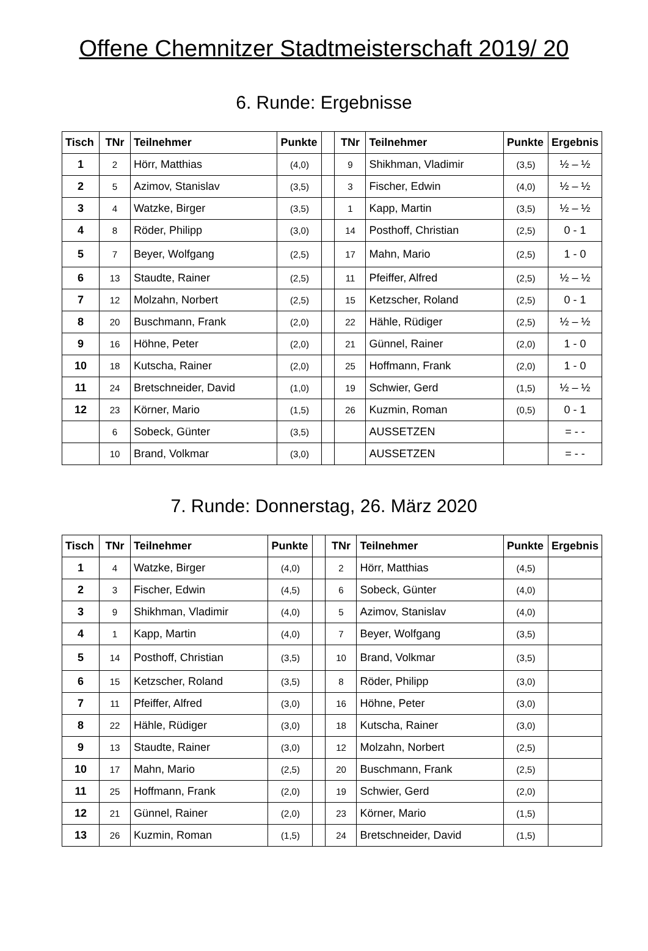Offene Chemnitzer Stadtmeisterschaft 2019/ 20
6. Runde: Ergebnisse
| Tisch | TNr | Teilnehmer | Punkte | | TNr | Teilnehmer | Punkte | Ergebnis |
| --- | --- | --- | --- | --- | --- | --- | --- | --- |
| 1 | 2 | Hörr, Matthias | (4,0) | | 9 | Shikhman, Vladimir | (3,5) | ½ – ½ |
| 2 | 5 | Azimov, Stanislav | (3,5) | | 3 | Fischer, Edwin | (4,0) | ½ – ½ |
| 3 | 4 | Watzke, Birger | (3,5) | | 1 | Kapp, Martin | (3,5) | ½ – ½ |
| 4 | 8 | Röder, Philipp | (3,0) | | 14 | Posthoff, Christian | (2,5) | 0 - 1 |
| 5 | 7 | Beyer, Wolfgang | (2,5) | | 17 | Mahn, Mario | (2,5) | 1 - 0 |
| 6 | 13 | Staudte, Rainer | (2,5) | | 11 | Pfeiffer, Alfred | (2,5) | ½ – ½ |
| 7 | 12 | Molzahn, Norbert | (2,5) | | 15 | Ketzscher, Roland | (2,5) | 0 - 1 |
| 8 | 20 | Buschmann, Frank | (2,0) | | 22 | Hähle, Rüdiger | (2,5) | ½ – ½ |
| 9 | 16 | Höhne, Peter | (2,0) | | 21 | Günnel, Rainer | (2,0) | 1 - 0 |
| 10 | 18 | Kutscha, Rainer | (2,0) | | 25 | Hoffmann, Frank | (2,0) | 1 - 0 |
| 11 | 24 | Bretschneider, David | (1,0) | | 19 | Schwier, Gerd | (1,5) | ½ – ½ |
| 12 | 23 | Körner, Mario | (1,5) | | 26 | Kuzmin, Roman | (0,5) | 0 - 1 |
| | 6 | Sobeck, Günter | (3,5) | | | AUSSETZEN | | = - - |
| | 10 | Brand, Volkmar | (3,0) | | | AUSSETZEN | | = - - |
7. Runde: Donnerstag, 26. März 2020
| Tisch | TNr | Teilnehmer | Punkte | | TNr | Teilnehmer | Punkte | Ergebnis |
| --- | --- | --- | --- | --- | --- | --- | --- | --- |
| 1 | 4 | Watzke, Birger | (4,0) | | 2 | Hörr, Matthias | (4,5) | |
| 2 | 3 | Fischer, Edwin | (4,5) | | 6 | Sobeck, Günter | (4,0) | |
| 3 | 9 | Shikhman, Vladimir | (4,0) | | 5 | Azimov, Stanislav | (4,0) | |
| 4 | 1 | Kapp, Martin | (4,0) | | 7 | Beyer, Wolfgang | (3,5) | |
| 5 | 14 | Posthoff, Christian | (3,5) | | 10 | Brand, Volkmar | (3,5) | |
| 6 | 15 | Ketzscher, Roland | (3,5) | | 8 | Röder, Philipp | (3,0) | |
| 7 | 11 | Pfeiffer, Alfred | (3,0) | | 16 | Höhne, Peter | (3,0) | |
| 8 | 22 | Hähle, Rüdiger | (3,0) | | 18 | Kutscha, Rainer | (3,0) | |
| 9 | 13 | Staudte, Rainer | (3,0) | | 12 | Molzahn, Norbert | (2,5) | |
| 10 | 17 | Mahn, Mario | (2,5) | | 20 | Buschmann, Frank | (2,5) | |
| 11 | 25 | Hoffmann, Frank | (2,0) | | 19 | Schwier, Gerd | (2,0) | |
| 12 | 21 | Günnel, Rainer | (2,0) | | 23 | Körner, Mario | (1,5) | |
| 13 | 26 | Kuzmin, Roman | (1,5) | | 24 | Bretschneider, David | (1,5) | |